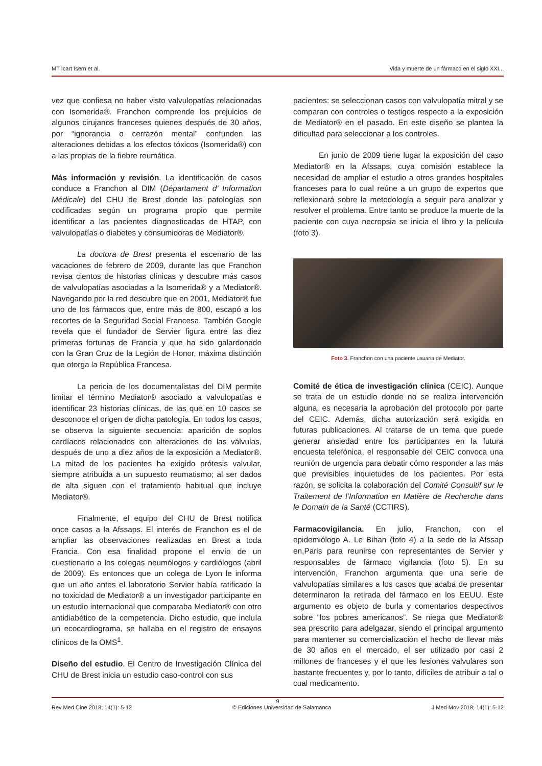MT Icart Isern et al. Vida y muerte de un fármaco en el siglo XXI...
vez que confiesa no haber visto valvulopatías relacionadas con Isomerida®. Franchon comprende los prejuicios de algunos cirujanos franceses quienes después de 30 años, por “ignorancia o cerrazón mental” confunden las alteraciones debidas a los efectos tóxicos (Isomerida®) con a las propias de la fiebre reumática.
Más información y revisión. La identificación de casos conduce a Franchon al DIM (Départament d’ Information Médicale) del CHU de Brest donde las patologías son codificadas según un programa propio que permite identificar a las pacientes diagnosticadas de HTAP, con valvulopatías o diabetes y consumidoras de Mediator®.
La doctora de Brest presenta el escenario de las vacaciones de febrero de 2009, durante las que Franchon revisa cientos de historias clínicas y descubre más casos de valvulopatías asociadas a la Isomerida® y a Mediator®. Navegando por la red descubre que en 2001, Mediator® fue uno de los fármacos que, entre más de 800, escapó a los recortes de la Seguridad Social Francesa. También Google revela que el fundador de Servier figura entre las diez primeras fortunas de Francia y que ha sido galardonado con la Gran Cruz de la Legión de Honor, máxima distinción que otorga la República Francesa.
La pericia de los documentalistas del DIM permite limitar el término Mediator® asociado a valvulopatías e identificar 23 historias clínicas, de las que en 10 casos se desconoce el origen de dicha patología. En todos los casos, se observa la siguiente secuencia: aparición de soplos cardíacos relacionados con alteraciones de las válvulas, después de uno a diez años de la exposición a Mediator®. La mitad de los pacientes ha exigido prótesis valvular, siempre atribuida a un supuesto reumatismo; al ser dados de alta siguen con el tratamiento habitual que incluye Mediator®.
Finalmente, el equipo del CHU de Brest notifica once casos a la Afssaps. El interés de Franchon es el de ampliar las observaciones realizadas en Brest a toda Francia. Con esa finalidad propone el envío de un cuestionario a los colegas neumólogos y cardiólogos (abril de 2009). Es entonces que un colega de Lyon le informa que un año antes el laboratorio Servier había ratificado la no toxicidad de Mediator® a un investigador participante en un estudio internacional que comparaba Mediator® con otro antidiabético de la competencia. Dicho estudio, que incluía un ecocardiograma, se hallaba en el registro de ensayos clínicos de la OMS<sup>1</sup>.
Diseño del estudio. El Centro de Investigación Clínica del CHU de Brest inicia un estudio caso-control con sus
pacientes: se seleccionan casos con valvulopatía mitral y se comparan con controles o testigos respecto a la exposición de Mediator® en el pasado. En este diseño se plantea la dificultad para seleccionar a los controles.
En junio de 2009 tiene lugar la exposición del caso Mediator® en la Afssaps, cuya comisión establece la necesidad de ampliar el estudio a otros grandes hospitales franceses para lo cual reúne a un grupo de expertos que reflexionará sobre la metodología a seguir para analizar y resolver el problema. Entre tanto se produce la muerte de la paciente con cuya necropsia se inicia el libro y la película (foto 3).
Foto 3. Franchon con una paciente usuaria de Mediator.
Comité de ética de investigación clínica (CEIC). Aunque se trata de un estudio donde no se realiza intervención alguna, es necesaria la aprobación del protocolo por parte del CEIC. Además, dicha autorización será exigida en futuras publicaciones. Al tratarse de un tema que puede generar ansiedad entre los participantes en la futura encuesta telefónica, el responsable del CEIC convoca una reunión de urgencia para debatir cómo responder a las más que previsibles inquietudes de los pacientes. Por esta razón, se solicita la colaboración del Comité Consultif sur le Traitement de l’Information en Matière de Recherche dans le Domain de la Santé (CCTIRS).
Farmacovigilancia. En julio, Franchon, con el epidemiólogo A. Le Bihan (foto 4) a la sede de la Afssap en,Paris para reunirse con representantes de Servier y responsables de fármaco vigilancia (foto 5). En su intervención, Franchon argumenta que una serie de valvulopatías similares a los casos que acaba de presentar determinaron la retirada del fármaco en los EEUU. Este argumento es objeto de burla y comentarios despectivos sobre “los pobres americanos”. Se niega que Mediator® sea prescrito para adelgazar, siendo el principal argumento para mantener su comercialización el hecho de llevar más de 30 años en el mercado, el ser utilizado por casi 2 millones de franceses y el que les lesiones valvulares son bastante frecuentes y, por lo tanto, difíciles de atribuir a tal o cual medicamento.
9
Rev Med Cine 2018; 14(1): 5-12 © Ediciones Universidad de Salamanca J Med Mov 2018; 14(1): 5-12